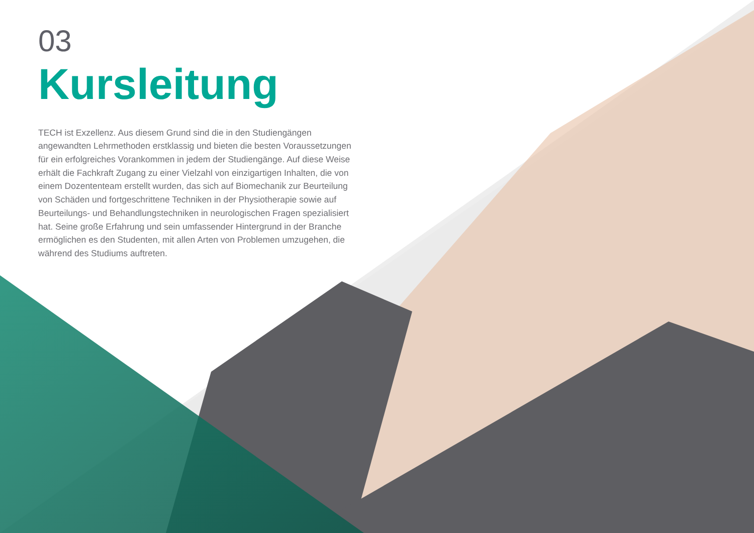03
Kursleitung
TECH ist Exzellenz. Aus diesem Grund sind die in den Studiengängen angewandten Lehrmethoden erstklassig und bieten die besten Voraussetzungen für ein erfolgreiches Vorankommen in jedem der Studiengänge. Auf diese Weise erhält die Fachkraft Zugang zu einer Vielzahl von einzigartigen Inhalten, die von einem Dozententeam erstellt wurden, das sich auf Biomechanik zur Beurteilung von Schäden und fortgeschrittene Techniken in der Physiotherapie sowie auf Beurteilungs- und Behandlungstechniken in neurologischen Fragen spezialisiert hat. Seine große Erfahrung und sein umfassender Hintergrund in der Branche ermöglichen es den Studenten, mit allen Arten von Problemen umzugehen, die während des Studiums auftreten.